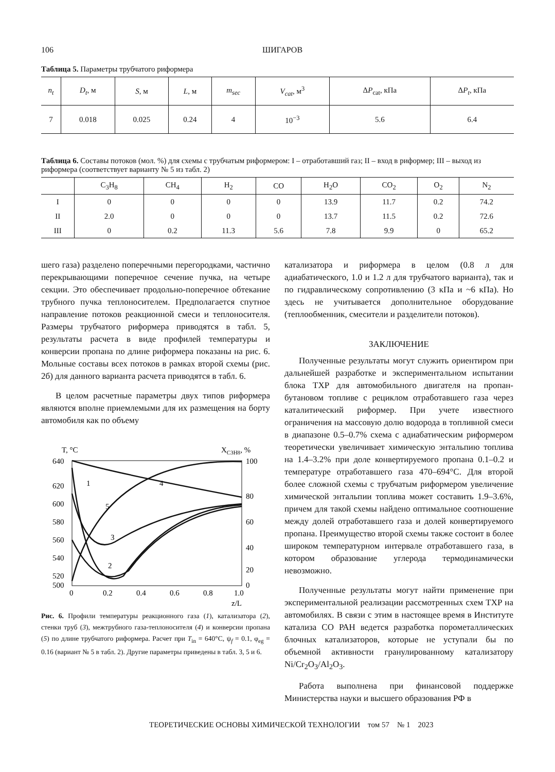106 ШИГАРОВ
Таблица 5. Параметры трубчатого риформера
| n<sub>t</sub> | D<sub>t</sub> , м | S , м | L , м | m<sub>sec</sub> | V<sub>cat</sub> , м<sup>3</sup> | Δ P<sub>cat</sub>, кПа | Δ P<sub>t</sub> , кПа |
| --- | --- | --- | --- | --- | --- | --- | --- |
| 7 | 0.018 | 0.025 | 0.24 | 4 | 10<sup>−3</sup> | 5.6 | 6.4 |
Таблица 6. Составы потоков (мол. %) для схемы с трубчатым риформером: I – отработавший газ; II – вход в риформер; III – выход из риформера (соответствует варианту № 5 из табл. 2)
| | C<sub>3</sub>H<sub>8</sub> | CH<sub>4</sub> | H<sub>2</sub> | CO | H<sub>2</sub>O | CO<sub>2</sub> | O<sub>2</sub> | N<sub>2</sub> |
| --- | --- | --- | --- | --- | --- | --- | --- | --- |
| I | 0 | 0 | 0 | 0 | 13.9 | 11.7 | 0.2 | 74.2 |
| II | 2.0 | 0 | 0 | 0 | 13.7 | 11.5 | 0.2 | 72.6 |
| III | 0 | 0.2 | 11.3 | 5.6 | 7.8 | 9.9 | 0 | 65.2 |
шего газа) разделено поперечными перегородками, частично перекрывающими поперечное сечение пучка, на четыре секции. Это обеспечивает продольно-поперечное обтекание трубного пучка теплоносителем. Предполагается спутное направление потоков реакционной смеси и теплоносителя. Размеры трубчатого риформера приводятся в табл. 5, результаты расчета в виде профилей температуры и конверсии пропана по длине риформера показаны на рис. 6. Мольные составы всех потоков в рамках второй схемы (рис. 2б) для данного варианта расчета приводятся в табл. 6.
В целом расчетные параметры двух типов риформера являются вполне приемлемыми для их размещения на борту автомобиля как по объему
T, °C
XC3H8, %
640
620
600
580
560
540
520
500
100
80
60
40
20
0
0
0.2
0.4
0.6
0.8
1.0
z/L
1
2
3
4
5
Рис. 6. Профили температуры реакционного газа (1), катализатора (2), стенки труб (3), межтрубного газа-теплоносителя (4) и конверсии пропана (5) по длине трубчатого риформера. Расчет при T<sub>in</sub> = 640°C, ψ<sub>f</sub> = 0.1, φ<sub>eg</sub> = 0.16 (вариант № 5 в табл. 2). Другие параметры приведены в табл. 3, 5 и 6.
катализатора и риформера в целом (0.8 л для адиабатического, 1.0 и 1.2 л для трубчатого варианта), так и по гидравлическому сопротивлению (3 кПа и ~6 кПа). Но здесь не учитывается дополнительное оборудование (теплообменник, смесители и разделители потоков).
ЗАКЛЮЧЕНИЕ
Полученные результаты могут служить ориентиром при дальнейшей разработке и экспериментальном испытании блока ТХР для автомобильного двигателя на пропан-бутановом топливе с рециклом отработавшего газа через каталитический риформер. При учете известного ограничения на массовую долю водорода в топливной смеси в диапазоне 0.5–0.7% схема с адиабатическим риформером теоретически увеличивает химическую энтальпию топлива на 1.4–3.2% при доле конвертируемого пропана 0.1–0.2 и температуре отработавшего газа 470–694°C. Для второй более сложной схемы с трубчатым риформером увеличение химической энтальпии топлива может составить 1.9–3.6%, причем для такой схемы найдено оптимальное соотношение между долей отработавшего газа и долей конвертируемого пропана. Преимущество второй схемы также состоит в более широком температурном интервале отработавшего газа, в котором образование углерода термодинамически невозможно.
Полученные результаты могут найти применение при экспериментальной реализации рассмотренных схем ТХР на автомобилях. В связи с этим в настоящее время в Институте катализа СО РАН ведется разработка пороме­таллических блочных катализаторов, которые не уступали бы по объемной активности гранулированному катализатору Ni/Cr<sub>2</sub>O<sub>3</sub>/Al<sub>2</sub>O<sub>3</sub>.
Работа выполнена при финансовой поддержке Министерства науки и высшего образования РФ в
ТЕОРЕТИЧЕСКИЕ ОСНОВЫ ХИМИЧЕСКОЙ ТЕХНОЛОГИИ том 57 № 1 2023